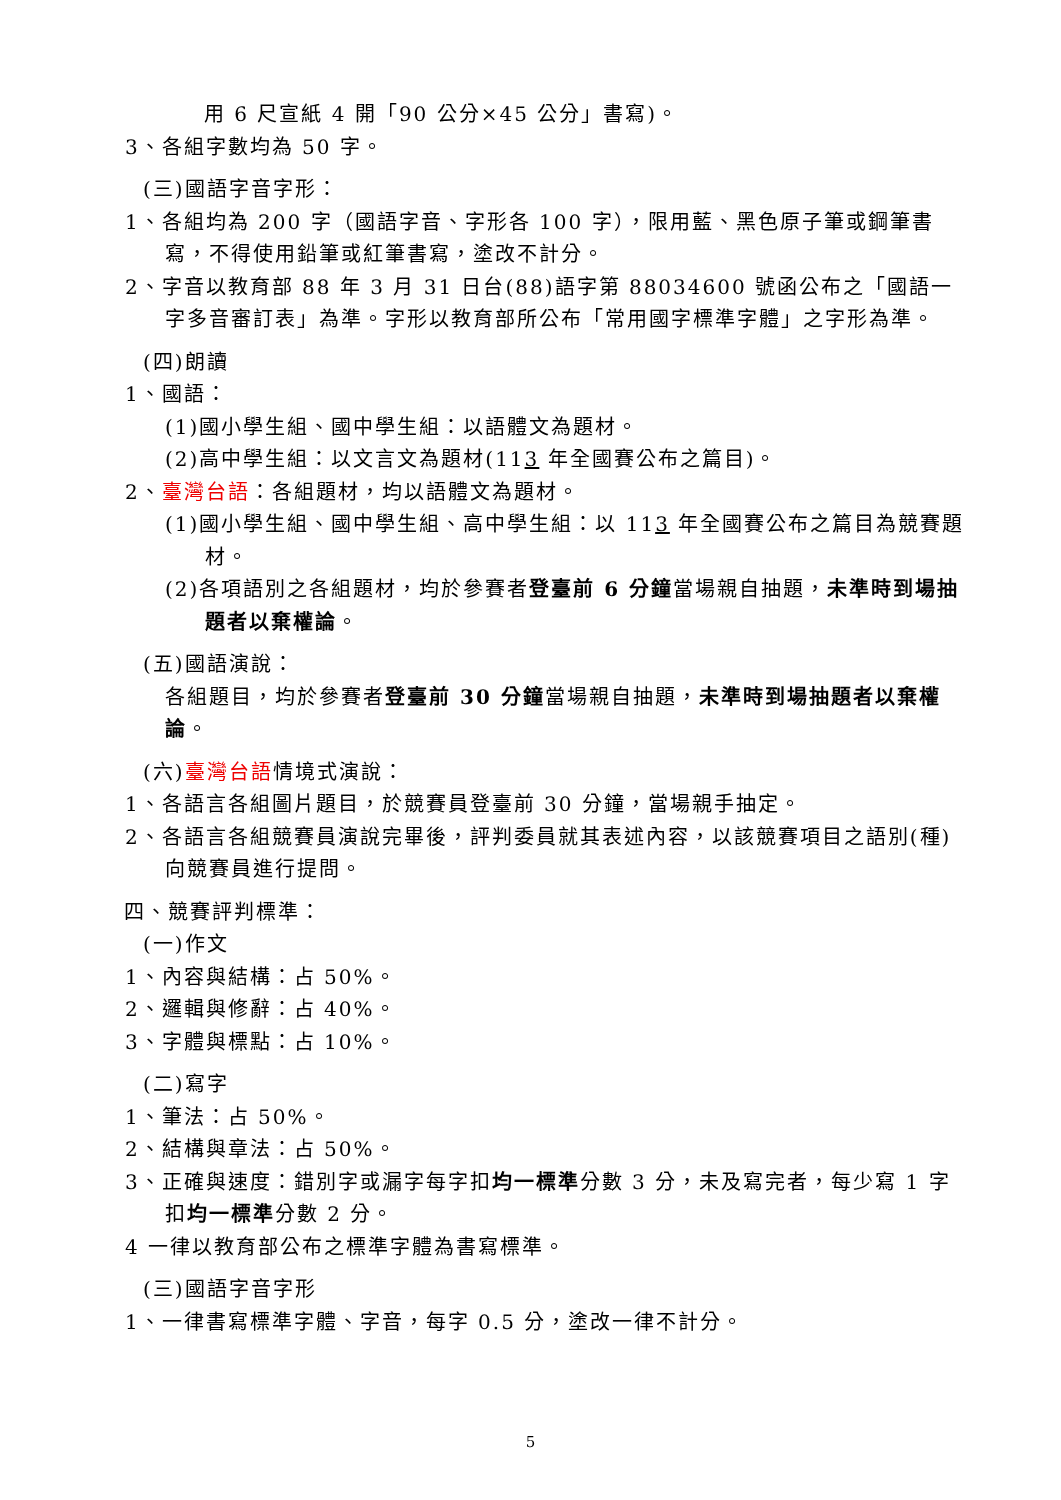用 6 尺宣紙 4 開「90 公分×45 公分」書寫)。
3、各組字數均為 50 字。
(三)國語字音字形：
1、各組均為 200 字（國語字音、字形各 100 字），限用藍、黑色原子筆或鋼筆書寫，不得使用鉛筆或紅筆書寫，塗改不計分。
2、字音以教育部 88 年 3 月 31 日台(88)語字第 88034600 號函公布之「國語一字多音審訂表」為準。字形以教育部所公布「常用國字標準字體」之字形為準。
(四)朗讀
1、國語：
(1)國小學生組、國中學生組：以語體文為題材。
(2)高中學生組：以文言文為題材(113 年全國賽公布之篇目)。
2、臺灣台語：各組題材，均以語體文為題材。
(1)國小學生組、國中學生組、高中學生組：以 113 年全國賽公布之篇目為競賽題材。
(2)各項語別之各組題材，均於參賽者登臺前 6 分鐘當場親自抽題，未準時到場抽題者以棄權論。
(五)國語演說：
各組題目，均於參賽者登臺前 30 分鐘當場親自抽題，未準時到場抽題者以棄權論。
(六)臺灣台語情境式演說：
1、各語言各組圖片題目，於競賽員登臺前 30 分鐘，當場親手抽定。
2、各語言各組競賽員演說完畢後，評判委員就其表述內容，以該競賽項目之語別(種)向競賽員進行提問。
四、競賽評判標準：
(一)作文
1、內容與結構：占 50%。
2、邏輯與修辭：占 40%。
3、字體與標點：占 10%。
(二)寫字
1、筆法：占 50%。
2、結構與章法：占 50%。
3、正確與速度：錯別字或漏字每字扣均一標準分數 3 分，未及寫完者，每少寫 1 字扣均一標準分數 2 分。
4 一律以教育部公布之標準字體為書寫標準。
(三)國語字音字形
1、一律書寫標準字體、字音，每字 0.5 分，塗改一律不計分。
5